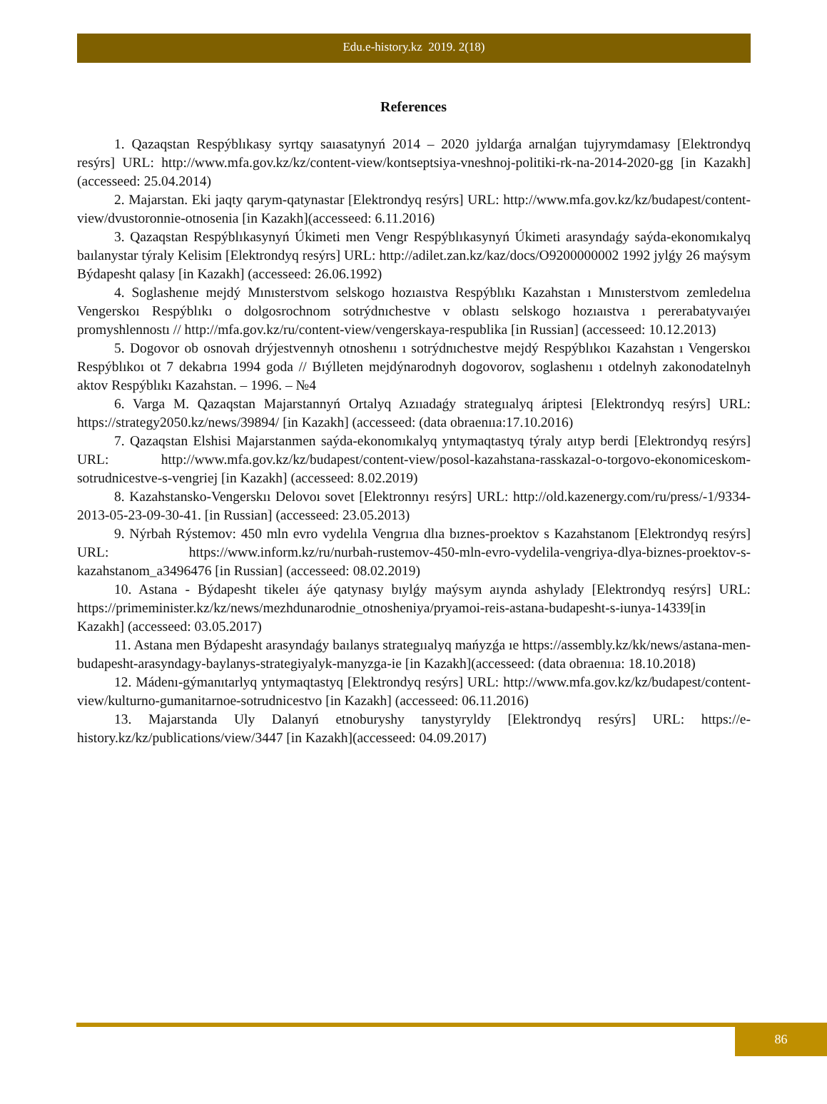Edu.e-history.kz 2019. 2(18)
References
1. Qazaqstan Respýblıkasy syrtqy saıasatynyń 2014 – 2020 jyldarǵa arnalǵan tujyrymdamasy [Elektrondyq resýrs] URL: http://www.mfa.gov.kz/kz/content-view/kontseptsiya-vneshnoj-politiki-rk-na-2014-2020-gg [in Kazakh](accesseed: 25.04.2014)
2. Majarstan. Eki jaqty qarym-qatynastar [Elektrondyq resýrs] URL: http://www.mfa.gov.kz/kz/budapest/content-view/dvustoronnie-otnosenia [in Kazakh](accesseed: 6.11.2016)
3. Qazaqstan Respýblıkasynyń Úkimeti men Vengr Respýblıkasynyń Úkimeti arasyndaǵy saýda-ekonomıkalyq baılanystar týraly Kelisim [Elektrondyq resýrs] URL: http://adilet.zan.kz/kaz/docs/O9200000002 1992 jylǵy 26 maýsym Býdapesht qalasy [in Kazakh] (accesseed: 26.06.1992)
4. Soglashenıe mejdý Mınısterstvom selskogo hozıaıstva Respýblıkı Kazahstan ı Mınısterstvom zemledelııa Vengerskoı Respýblıkı o dolgosrochnom sotrýdnıchestve v oblastı selskogo hozıaıstva ı pererabatyvaıýeı promyshlennostı // http://mfa.gov.kz/ru/content-view/vengerskaya-respublika [in Russian] (accesseed: 10.12.2013)
5. Dogovor ob osnovah drýjestvennyh otnoshenıı ı sotrýdnıchestve mejdý Respýblıkoı Kazahstan ı Vengerskoı Respýblıkoı ot 7 dekabrıa 1994 goda // Bıýlleten mejdýnarodnyh dogovorov, soglashenıı ı otdelnyh zakonodatelnyh aktov Respýblıkı Kazahstan. – 1996. – №4
6. Varga M. Qazaqstan Majarstannyń Ortalyq Azııadaǵy strategııalyq áriptesi [Elektrondyq resýrs] URL: https://strategy2050.kz/news/39894/ [in Kazakh] (accesseed: (data obraenııa:17.10.2016)
7. Qazaqstan Elshisi Majarstanmen saýda-ekonomıkalyq yntymaqtastyq týraly aıtyp berdi [Elektrondyq resýrs] URL: http://www.mfa.gov.kz/kz/budapest/content-view/posol-kazahstana-rasskazal-o-torgovo-ekonomiceskom-sotrudnicestve-s-vengriej [in Kazakh] (accesseed: 8.02.2019)
8. Kazahstansko-Vengerskıı Delovoı sovet [Elektronnyı resýrs] URL: http://old.kazenergy.com/ru/press/-1/9334-2013-05-23-09-30-41. [in Russian] (accesseed: 23.05.2013)
9. Nýrbah Rýstemov: 450 mln evro vydelıla Vengrııa dlıa bıznes-proektov s Kazahstanom [Elektrondyq resýrs] URL: https://www.inform.kz/ru/nurbah-rustemov-450-mln-evro-vydelila-vengriya-dlya-biznes-proektov-s-kazahstanom_a3496476 [in Russian] (accesseed: 08.02.2019)
10. Astana - Býdapesht tikeleı áýe qatynasy bıylǵy maýsym aıynda ashylady [Elektrondyq resýrs] URL: https://primeminister.kz/kz/news/mezhdunarodnie_otnosheniya/pryamoi-reis-astana-budapesht-s-iunya-14339[in Kazakh] (accesseed: 03.05.2017)
11. Astana men Býdapesht arasyndaǵy baılanys strategııalyq mańyzǵa ıe https://assembly.kz/kk/news/astana-men-budapesht-arasyndagy-baylanys-strategiyalyk-manyzga-ie [in Kazakh](accesseed: (data obraenııa: 18.10.2018)
12. Mádenı-gýmanıtarlyq yntymaqtastyq [Elektrondyq resýrs] URL: http://www.mfa.gov.kz/kz/budapest/content-view/kulturno-gumanitarnoe-sotrudnicestvo [in Kazakh] (accesseed: 06.11.2016)
13. Majarstanda Uly Dalanyń etnoburyshy tanystyryldy [Elektrondyq resýrs] URL: https://e-history.kz/kz/publications/view/3447 [in Kazakh](accesseed: 04.09.2017)
86